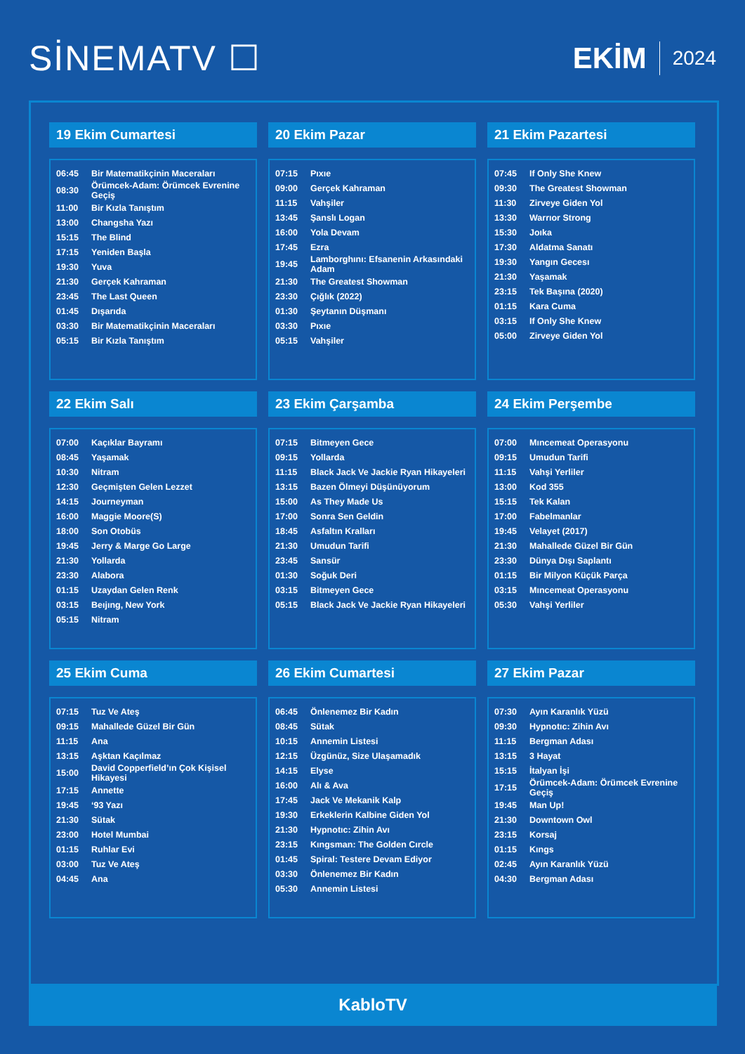SİNEMATV ☐
EKİM 2024
19 Ekim Cumartesi
| 06:45 | Bir Matematikçinin Maceraları |
| 08:30 | Örümcek-Adam: Örümcek Evrenine Geçiş |
| 11:00 | Bir Kızla Tanıştım |
| 13:00 | Changsha Yazı |
| 15:15 | The Blind |
| 17:15 | Yeniden Başla |
| 19:30 | Yuva |
| 21:30 | Gerçek Kahraman |
| 23:45 | The Last Queen |
| 01:45 | Dışarıda |
| 03:30 | Bir Matematikçinin Maceraları |
| 05:15 | Bir Kızla Tanıştım |
20 Ekim Pazar
| 07:15 | Pıxıe |
| 09:00 | Gerçek Kahraman |
| 11:15 | Vahşiler |
| 13:45 | Şanslı Logan |
| 16:00 | Yola Devam |
| 17:45 | Ezra |
| 19:45 | Lamborghını: Efsanenin Arkasındaki Adam |
| 21:30 | The Greatest Showman |
| 23:30 | Çığlık (2022) |
| 01:30 | Şeytanın Düşmanı |
| 03:30 | Pıxıe |
| 05:15 | Vahşiler |
21 Ekim Pazartesi
| 07:45 | If Only She Knew |
| 09:30 | The Greatest Showman |
| 11:30 | Zirveye Giden Yol |
| 13:30 | Warrıor Strong |
| 15:30 | Joıka |
| 17:30 | Aldatma Sanatı |
| 19:30 | Yangın Gecesı |
| 21:30 | Yaşamak |
| 23:15 | Tek Başına (2020) |
| 01:15 | Kara Cuma |
| 03:15 | If Only She Knew |
| 05:00 | Zirveye Giden Yol |
22 Ekim Salı
| 07:00 | Kaçıklar Bayramı |
| 08:45 | Yaşamak |
| 10:30 | Nitram |
| 12:30 | Geçmişten Gelen Lezzet |
| 14:15 | Journeyman |
| 16:00 | Maggie Moore(S) |
| 18:00 | Son Otobüs |
| 19:45 | Jerry & Marge Go Large |
| 21:30 | Yollarda |
| 23:30 | Alabora |
| 01:15 | Uzaydan Gelen Renk |
| 03:15 | Beıjıng, New York |
| 05:15 | Nitram |
23 Ekim Çarşamba
| 07:15 | Bitmeyen Gece |
| 09:15 | Yollarda |
| 11:15 | Black Jack Ve Jackie Ryan Hikayeleri |
| 13:15 | Bazen Ölmeyi Düşünüyorum |
| 15:00 | As They Made Us |
| 17:00 | Sonra Sen Geldin |
| 18:45 | Asfaltın Kralları |
| 21:30 | Umudun Tarifi |
| 23:45 | Sansür |
| 01:30 | Soğuk Deri |
| 03:15 | Bitmeyen Gece |
| 05:15 | Black Jack Ve Jackie Ryan Hikayeleri |
24 Ekim Perşembe
| 07:00 | Mıncemeat Operasyonu |
| 09:15 | Umudun Tarifi |
| 11:15 | Vahşi Yerliler |
| 13:00 | Kod 355 |
| 15:15 | Tek Kalan |
| 17:00 | Fabelmanlar |
| 19:45 | Velayet (2017) |
| 21:30 | Mahallede Güzel Bir Gün |
| 23:30 | Dünya Dışı Saplantı |
| 01:15 | Bir Milyon Küçük Parça |
| 03:15 | Mıncemeat Operasyonu |
| 05:30 | Vahşi Yerliler |
25 Ekim Cuma
| 07:15 | Tuz Ve Ateş |
| 09:15 | Mahallede Güzel Bir Gün |
| 11:15 | Ana |
| 13:15 | Aşktan Kaçılmaz |
| 15:00 | David Copperfield’ın Çok Kişisel Hikayesi |
| 17:15 | Annette |
| 19:45 | ‘93 Yazı |
| 21:30 | Sütak |
| 23:00 | Hotel Mumbai |
| 01:15 | Ruhlar Evi |
| 03:00 | Tuz Ve Ateş |
| 04:45 | Ana |
26 Ekim Cumartesi
| 06:45 | Önlenemez Bir Kadın |
| 08:45 | Sütak |
| 10:15 | Annemin Listesi |
| 12:15 | Üzgünüz, Size Ulaşamadık |
| 14:15 | Elyse |
| 16:00 | Alı & Ava |
| 17:45 | Jack Ve Mekanik Kalp |
| 19:30 | Erkeklerin Kalbine Giden Yol |
| 21:30 | Hypnotıc: Zihin Avı |
| 23:15 | Kıngsman: The Golden Cırcle |
| 01:45 | Spiral: Testere Devam Ediyor |
| 03:30 | Önlenemez Bir Kadın |
| 05:30 | Annemin Listesi |
27 Ekim Pazar
| 07:30 | Ayın Karanlık Yüzü |
| 09:30 | Hypnotıc: Zihin Avı |
| 11:15 | Bergman Adası |
| 13:15 | 3 Hayat |
| 15:15 | İtalyan İşi |
| 17:15 | Örümcek-Adam: Örümcek Evrenine Geçiş |
| 19:45 | Man Up! |
| 21:30 | Downtown Owl |
| 23:15 | Korsaj |
| 01:15 | Kıngs |
| 02:45 | Ayın Karanlık Yüzü |
| 04:30 | Bergman Adası |
KabloTV